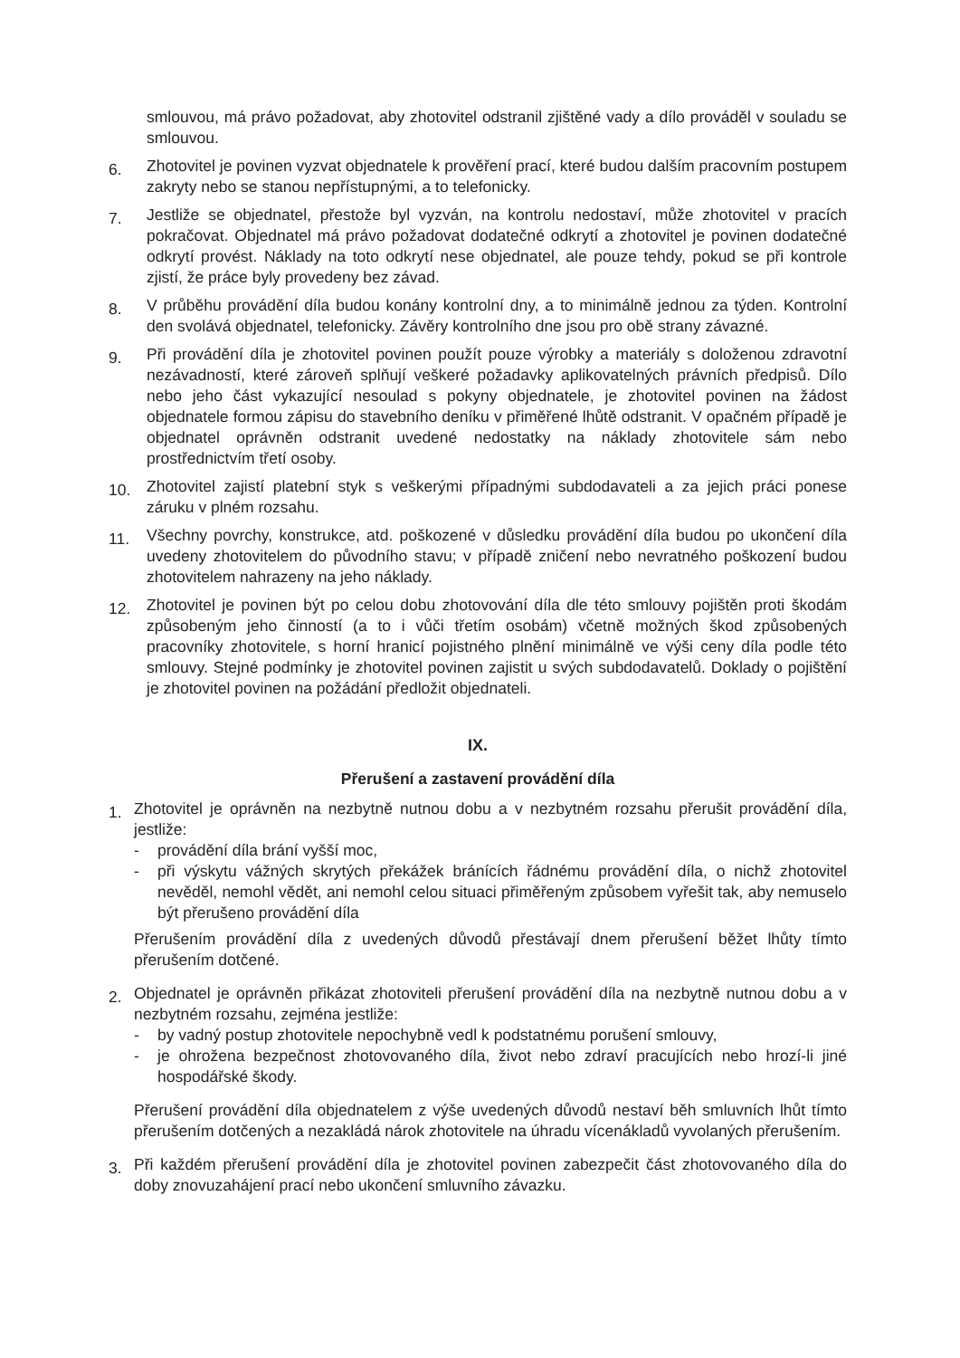smlouvou, má právo požadovat, aby zhotovitel odstranil zjištěné vady a dílo prováděl v souladu se smlouvou.
6.
Zhotovitel je povinen vyzvat objednatele k prověření prací, které budou dalším pracovním postupem zakryty nebo se stanou nepřístupnými, a to telefonicky.
7.
Jestliže se objednatel, přestože byl vyzván, na kontrolu nedostaví, může zhotovitel v pracích pokračovat. Objednatel má právo požadovat dodatečné odkrytí a zhotovitel je povinen dodatečné odkrytí provést. Náklady na toto odkrytí nese objednatel, ale pouze tehdy, pokud se při kontrole zjistí, že práce byly provedeny bez závad.
8.
V průběhu provádění díla budou konány kontrolní dny, a to minimálně jednou za týden. Kontrolní den svolává objednatel, telefonicky. Závěry kontrolního dne jsou pro obě strany závazné.
9.
Při provádění díla je zhotovitel povinen použít pouze výrobky a materiály s doloženou zdravotní nezávadností, které zároveň splňují veškeré požadavky aplikovatelných právních předpisů. Dílo nebo jeho část vykazující nesoulad s pokyny objednatele, je zhotovitel povinen na žádost objednatele formou zápisu do stavebního deníku v přiměřené lhůtě odstranit. V opačném případě je objednatel oprávněn odstranit uvedené nedostatky na náklady zhotovitele sám nebo prostřednictvím třetí osoby.
10.
Zhotovitel zajistí platební styk s veškerými případnými subdodavateli a za jejich práci ponese záruku v plném rozsahu.
11.
Všechny povrchy, konstrukce, atd. poškozené v důsledku provádění díla budou po ukončení díla uvedeny zhotovitelem do původního stavu; v případě zničení nebo nevratného poškození budou zhotovitelem nahrazeny na jeho náklady.
12.
Zhotovitel je povinen být po celou dobu zhotovování díla dle této smlouvy pojištěn proti škodám způsobeným jeho činností (a to i vůči třetím osobám) včetně možných škod způsobených pracovníky zhotovitele, s horní hranicí pojistného plnění minimálně ve výši ceny díla podle této smlouvy. Stejné podmínky je zhotovitel povinen zajistit u svých subdodavatelů. Doklady o pojištění je zhotovitel povinen na požádání předložit objednateli.
IX.
Přerušení a zastavení provádění díla
1.
Zhotovitel je oprávněn na nezbytně nutnou dobu a v nezbytném rozsahu přerušit provádění díla, jestliže:
- provádění díla brání vyšší moc,
- při výskytu vážných skrytých překážek bránících řádnému provádění díla, o nichž zhotovitel nevěděl, nemohl vědět, ani nemohl celou situaci přiměřeným způsobem vyřešit tak, aby nemuselo být přerušeno provádění díla
Přerušením provádění díla z uvedených důvodů přestávají dnem přerušení běžet lhůty tímto přerušením dotčené.
2.
Objednatel je oprávněn přikázat zhotoviteli přerušení provádění díla na nezbytně nutnou dobu a v nezbytném rozsahu, zejména jestliže:
- by vadný postup zhotovitele nepochybně vedl k podstatnému porušení smlouvy,
- je ohrožena bezpečnost zhotovovaného díla, život nebo zdraví pracujících nebo hrozí-li jiné hospodářské škody.
Přerušení provádění díla objednatelem z výše uvedených důvodů nestaví běh smluvních lhůt tímto přerušením dotčených a nezakládá nárok zhotovitele na úhradu vícenákladů vyvolaných přerušením.
3.
Při každém přerušení provádění díla je zhotovitel povinen zabezpečit část zhotovovaného díla do doby znovuzahájení prací nebo ukončení smluvního závazku.